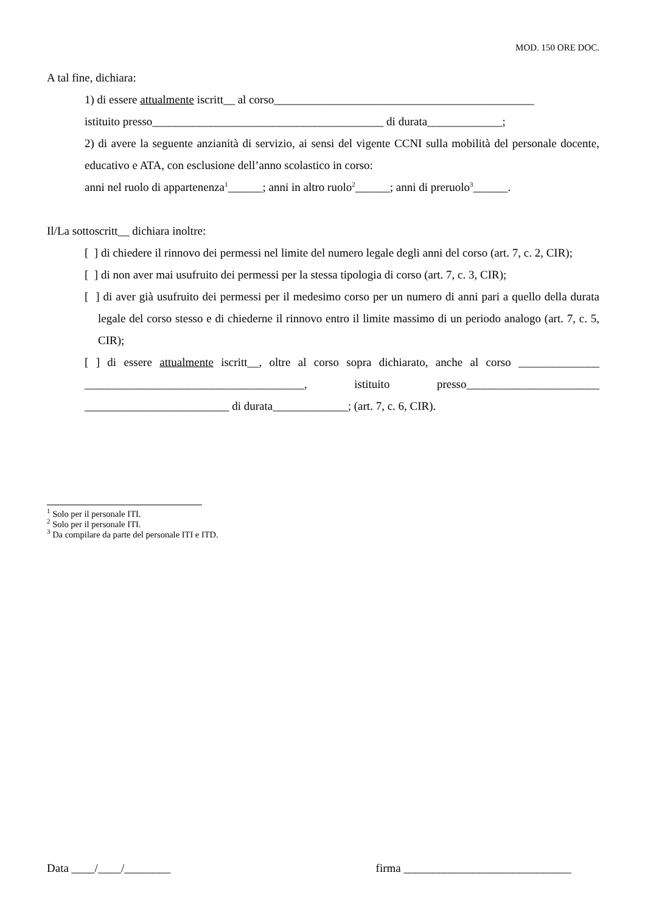MOD. 150 ORE DOC.
A tal fine, dichiara:
1) di essere attualmente iscritt__ al corso_____________________________________________
istituito presso________________________________________ di durata_____________;
2) di avere la seguente anzianità di servizio, ai sensi del vigente CCNI sulla mobilità del personale docente, educativo e ATA, con esclusione dell’anno scolastico in corso:
anni nel ruolo di appartenenza<sup>1</sup>______; anni in altro ruolo<sup>2</sup>______; anni di preruolo<sup>3</sup>______.
Il/La sottoscritt__ dichiara inoltre:
[ ] di chiedere il rinnovo dei permessi nel limite del numero legale degli anni del corso (art. 7, c. 2, CIR);
[ ] di non aver mai usufruito dei permessi per la stessa tipologia di corso (art. 7, c. 3, CIR);
[ ] di aver già usufruito dei permessi per il medesimo corso per un numero di anni pari a quello della durata legale del corso stesso e di chiederne il rinnovo entro il limite massimo di un periodo analogo (art. 7, c. 5, CIR);
[ ] di essere attualmente iscritt__, oltre al corso sopra dichiarato, anche al corso ______________ ______________________________________, istituito presso_______________________ _________________________ di durata_____________; (art. 7, c. 6, CIR).
<sup>1</sup> Solo per il personale ITI.
<sup>2</sup> Solo per il personale ITI.
<sup>3</sup> Da compilare da parte del personale ITI e ITD.
Data ____/____/________ firma _____________________________